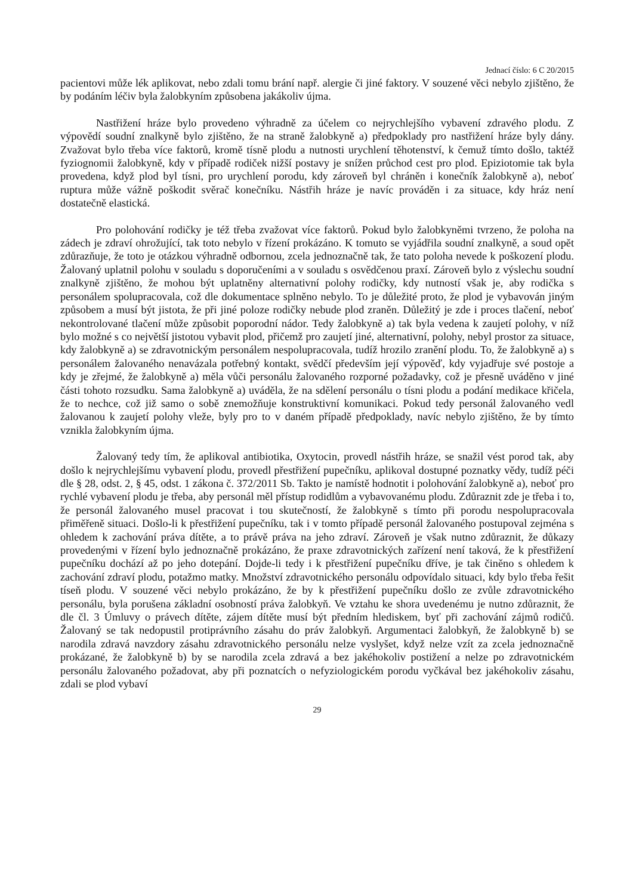Jednací číslo: 6 C 20/2015
pacientovi může lék aplikovat, nebo zdali tomu brání např. alergie či jiné faktory. V souzené věci nebylo zjištěno, že by podáním léčiv byla žalobkyním způsobena jakákoliv újma.
Nastřižení hráze bylo provedeno výhradně za účelem co nejrychlejšího vybavení zdravého plodu. Z výpovědí soudní znalkyně bylo zjištěno, že na straně žalobkyně a) předpoklady pro nastřižení hráze byly dány. Zvažovat bylo třeba více faktorů, kromě tísně plodu a nutnosti urychlení těhotenství, k čemuž tímto došlo, taktéž fyziognomii žalobkyně, kdy v případě rodiček nižší postavy je snížen průchod cest pro plod. Epiziotomie tak byla provedena, když plod byl tísni, pro urychlení porodu, kdy zároveň byl chráněn i konečník žalobkyně a), neboť ruptura může vážně poškodit svěrač konečníku. Nástřih hráze je navíc prováděn i za situace, kdy hráz není dostatečně elastická.
Pro polohování rodičky je též třeba zvažovat více faktorů. Pokud bylo žalobkyněmi tvrzeno, že poloha na zádech je zdraví ohrožující, tak toto nebylo v řízení prokázáno. K tomuto se vyjádřila soudní znalkyně, a soud opět zdůrazňuje, že toto je otázkou výhradně odbornou, zcela jednoznačně tak, že tato poloha nevede k poškození plodu. Žalovaný uplatnil polohu v souladu s doporučeními a v souladu s osvědčenou praxí. Zároveň bylo z výslechu soudní znalkyně zjištěno, že mohou být uplatněny alternativní polohy rodičky, kdy nutností však je, aby rodička s personálem spolupracovala, což dle dokumentace splněno nebylo. To je důležité proto, že plod je vybavován jiným způsobem a musí být jistota, že při jiné poloze rodičky nebude plod zraněn. Důležitý je zde i proces tlačení, neboť nekontrolované tlačení může způsobit poporodní nádor. Tedy žalobkyně a) tak byla vedena k zaujetí polohy, v níž bylo možné s co největší jistotou vybavit plod, přičemž pro zaujetí jiné, alternativní, polohy, nebyl prostor za situace, kdy žalobkyně a) se zdravotnickým personálem nespolupracovala, tudíž hrozilo zranění plodu. To, že žalobkyně a) s personálem žalovaného nenavázala potřebný kontakt, svědčí především její výpověď, kdy vyjadřuje své postoje a kdy je zřejmé, že žalobkyně a) měla vůči personálu žalovaného rozporné požadavky, což je přesně uváděno v jiné části tohoto rozsudku. Sama žalobkyně a) uváděla, že na sdělení personálu o tísni plodu a podání medikace křičela, že to nechce, což již samo o sobě znemožňuje konstruktivní komunikaci. Pokud tedy personál žalovaného vedl žalovanou k zaujetí polohy vleže, byly pro to v daném případě předpoklady, navíc nebylo zjištěno, že by tímto vznikla žalobkyním újma.
Žalovaný tedy tím, že aplikoval antibiotika, Oxytocin, provedl nástřih hráze, se snažil vést porod tak, aby došlo k nejrychlejšímu vybavení plodu, provedl přestřižení pupečníku, aplikoval dostupné poznatky vědy, tudíž péči dle § 28, odst. 2, § 45, odst. 1 zákona č. 372/2011 Sb. Takto je namístě hodnotit i polohování žalobkyně a), neboť pro rychlé vybavení plodu je třeba, aby personál měl přístup rodidlům a vybavovanému plodu. Zdůraznit zde je třeba i to, že personál žalovaného musel pracovat i tou skutečností, že žalobkyně s tímto při porodu nespolupracovala přiměřeně situaci. Došlo-li k přestřižení pupečníku, tak i v tomto případě personál žalovaného postupoval zejména s ohledem k zachování práva dítěte, a to právě práva na jeho zdraví. Zároveň je však nutno zdůraznit, že důkazy provedenými v řízení bylo jednoznačně prokázáno, že praxe zdravotnických zařízení není taková, že k přestřižení pupečníku dochází až po jeho dotepání. Dojde-li tedy i k přestřižení pupečníku dříve, je tak činěno s ohledem k zachování zdraví plodu, potažmo matky. Množství zdravotnického personálu odpovídalo situaci, kdy bylo třeba řešit tíseň plodu. V souzené věci nebylo prokázáno, že by k přestřižení pupečníku došlo ze zvůle zdravotnického personálu, byla porušena základní osobností práva žalobkyň. Ve vztahu ke shora uvedenému je nutno zdůraznit, že dle čl. 3 Úmluvy o právech dítěte, zájem dítěte musí být předním hlediskem, byť při zachování zájmů rodičů. Žalovaný se tak nedopustil protiprávního zásahu do práv žalobkyň. Argumentaci žalobkyň, že žalobkyně b) se narodila zdravá navzdory zásahu zdravotnického personálu nelze vyslyšet, když nelze vzít za zcela jednoznačně prokázané, že žalobkyně b) by se narodila zcela zdravá a bez jakéhokoliv postižení a nelze po zdravotnickém personálu žalovaného požadovat, aby při poznatcích o nefyziologickém porodu vyčkával bez jakéhokoliv zásahu, zdali se plod vybaví
29